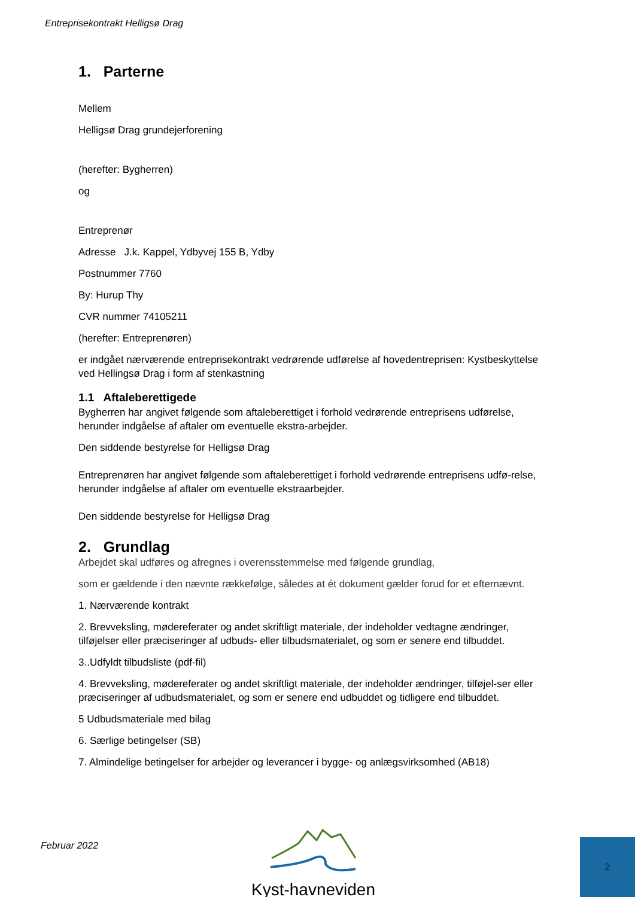Entreprisekontrakt Helligsø Drag
1. Parterne
Mellem
Helligsø Drag grundejerforening
(herefter: Bygherren)
og
Entreprenør
Adresse J.k. Kappel, Ydbyvej 155 B, Ydby
Postnummer 7760
By: Hurup Thy
CVR nummer 74105211
(herefter: Entreprenøren)
er indgået nærværende entreprisekontrakt vedrørende udførelse af hovedentreprisen: Kystbeskyttelse ved Hellingsø Drag i form af stenkastning
1.1 Aftaleberettigede
Bygherren har angivet følgende som aftaleberettiget i forhold vedrørende entreprisens udførelse, herunder indgåelse af aftaler om eventuelle ekstra-arbejder.
Den siddende bestyrelse for Helligsø Drag
Entreprenøren har angivet følgende som aftaleberettiget i forhold vedrørende entreprisens udfø-relse, herunder indgåelse af aftaler om eventuelle ekstraarbejder.
Den siddende bestyrelse for Helligsø Drag
2. Grundlag
Arbejdet skal udføres og afregnes i overensstemmelse med følgende grundlag,
som er gældende i den nævnte rækkefølge, således at ét dokument gælder forud for et efternævnt.
1. Nærværende kontrakt
2. Brevveksling, mødereferater og andet skriftligt materiale, der indeholder vedtagne ændringer, tilføjelser eller præciseringer af udbuds- eller tilbudsmaterialet, og som er senere end tilbuddet.
3..Udfyldt tilbudsliste (pdf-fil)
4. Brevveksling, mødereferater og andet skriftligt materiale, der indeholder ændringer, tilføjel-ser eller præciseringer af udbudsmaterialet, og som er senere end udbuddet og tidligere end tilbuddet.
5 Udbudsmateriale med bilag
6. Særlige betingelser (SB)
7. Almindelige betingelser for arbejder og leverancer i bygge- og anlægsvirksomhed (AB18)
Februar 2022 Kyst-havneviden 2